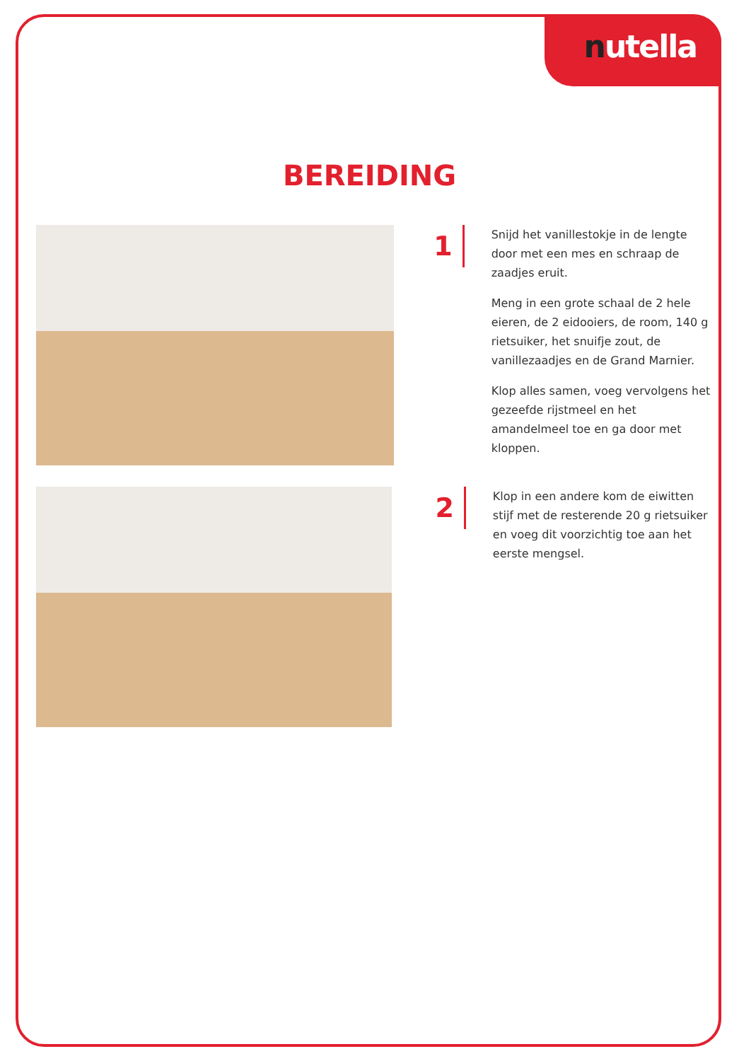nutella
BEREIDING
1
Snijd het vanillestokje in de lengte door met een mes en schraap de zaadjes eruit.
Meng in een grote schaal de 2 hele eieren, de 2 eidooiers, de room, 140 g rietsuiker, het snuifje zout, de vanillezaadjes en de Grand Marnier.
Klop alles samen, voeg vervolgens het gezeefde rijstmeel en het amandelmeel toe en ga door met kloppen.
2
Klop in een andere kom de eiwitten stijf met de resterende 20 g rietsuiker en voeg dit voorzichtig toe aan het eerste mengsel.